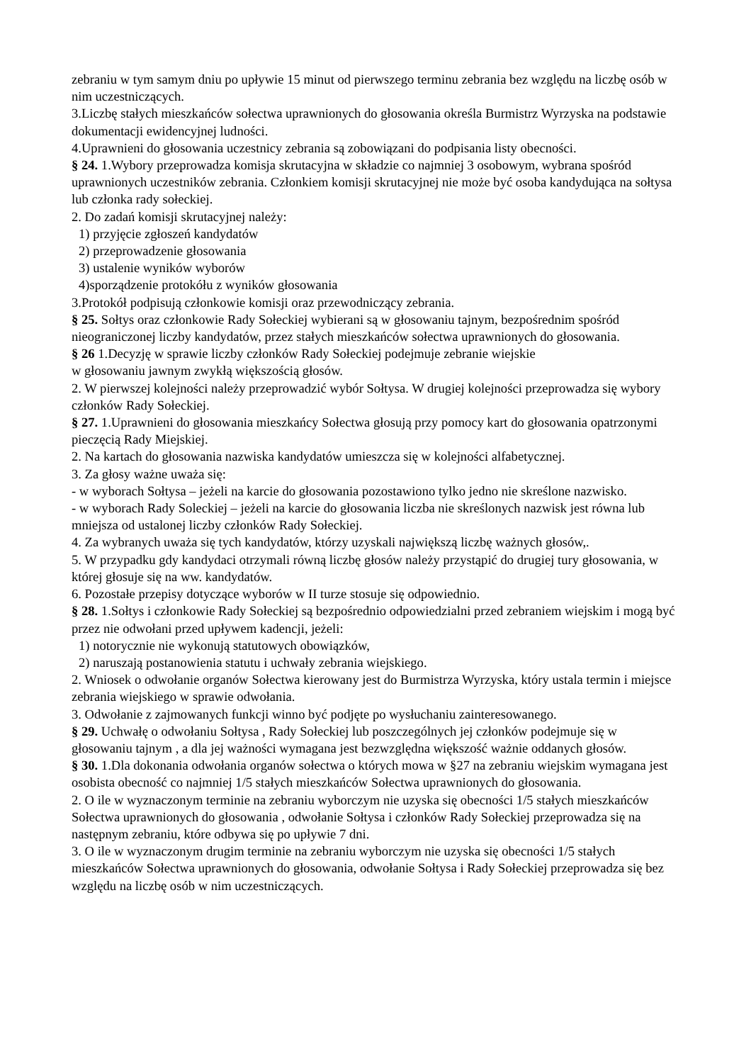zebraniu w tym samym dniu po upływie 15 minut od pierwszego terminu zebrania bez względu na liczbę osób w nim uczestniczących.
3.Liczbę stałych mieszkańców sołectwa uprawnionych do głosowania określa Burmistrz Wyrzyska na podstawie dokumentacji ewidencyjnej ludności.
4.Uprawnieni do głosowania uczestnicy zebrania są zobowiązani do podpisania listy obecności.
§ 24. 1.Wybory przeprowadza komisja skrutacyjna w składzie co najmniej 3 osobowym, wybrana spośród uprawnionych uczestników zebrania. Członkiem komisji skrutacyjnej nie może być osoba kandydująca na sołtysa lub członka rady sołeckiej.
2. Do zadań komisji skrutacyjnej należy:
1) przyjęcie zgłoszeń kandydatów
2) przeprowadzenie głosowania
3) ustalenie wyników wyborów
4)sporządzenie protokółu z wyników głosowania
3.Protokół podpisują członkowie komisji oraz przewodniczący zebrania.
§ 25. Sołtys oraz członkowie Rady Sołeckiej wybierani są w głosowaniu tajnym, bezpośrednim spośród nieograniczonej liczby kandydatów, przez stałych mieszkańców sołectwa uprawnionych do głosowania.
§ 26 1.Decyzję w sprawie liczby członków Rady Sołeckiej podejmuje zebranie wiejskie
w głosowaniu jawnym zwykłą większością głosów.
2. W pierwszej kolejności należy przeprowadzić wybór Sołtysa. W drugiej kolejności przeprowadza się wybory członków Rady Sołeckiej.
§ 27. 1.Uprawnieni do głosowania mieszkańcy Sołectwa głosują przy pomocy kart do głosowania opatrzonymi pieczęcią Rady Miejskiej.
2. Na kartach do głosowania nazwiska kandydatów umieszcza się w kolejności alfabetycznej.
3. Za głosy ważne uważa się:
- w wyborach Sołtysa – jeżeli na karcie do głosowania pozostawiono tylko jedno nie skreślone nazwisko.
- w wyborach Rady Soleckiej – jeżeli na karcie do głosowania liczba nie skreślonych nazwisk jest równa lub mniejsza od ustalonej liczby członków Rady Sołeckiej.
4. Za wybranych uważa się tych kandydatów, którzy uzyskali największą liczbę ważnych głosów,.
5. W przypadku gdy kandydaci otrzymali równą liczbę głosów należy przystąpić do drugiej tury głosowania, w której głosuje się na ww. kandydatów.
6. Pozostałe przepisy dotyczące wyborów w II turze stosuje się odpowiednio.
§ 28. 1.Sołtys i członkowie Rady Sołeckiej są bezpośrednio odpowiedzialni przed zebraniem wiejskim i mogą być przez nie odwołani przed upływem kadencji, jeżeli:
1) notorycznie nie wykonują statutowych obowiązków,
2) naruszają postanowienia statutu i uchwały zebrania wiejskiego.
2. Wniosek o odwołanie organów Sołectwa kierowany jest do Burmistrza Wyrzyska, który ustala termin i miejsce zebrania wiejskiego w sprawie odwołania.
3. Odwołanie z zajmowanych funkcji winno być podjęte po wysłuchaniu zainteresowanego.
§ 29. Uchwałę o odwołaniu Sołtysa , Rady Sołeckiej lub poszczególnych jej członków podejmuje się w głosowaniu tajnym , a dla jej ważności wymagana jest bezwzględna większość ważnie oddanych głosów.
§ 30. 1.Dla dokonania odwołania organów sołectwa o których mowa w §27 na zebraniu wiejskim wymagana jest osobista obecność co najmniej 1/5 stałych mieszkańców Sołectwa uprawnionych do głosowania.
2. O ile w wyznaczonym terminie na zebraniu wyborczym nie uzyska się obecności 1/5 stałych mieszkańców Sołectwa uprawnionych do głosowania , odwołanie Sołtysa i członków Rady Sołeckiej przeprowadza się na następnym zebraniu, które odbywa się po upływie 7 dni.
3. O ile w wyznaczonym drugim terminie na zebraniu wyborczym nie uzyska się obecności 1/5 stałych mieszkańców Sołectwa uprawnionych do głosowania, odwołanie Sołtysa i Rady Sołeckiej przeprowadza się bez względu na liczbę osób w nim uczestniczących.